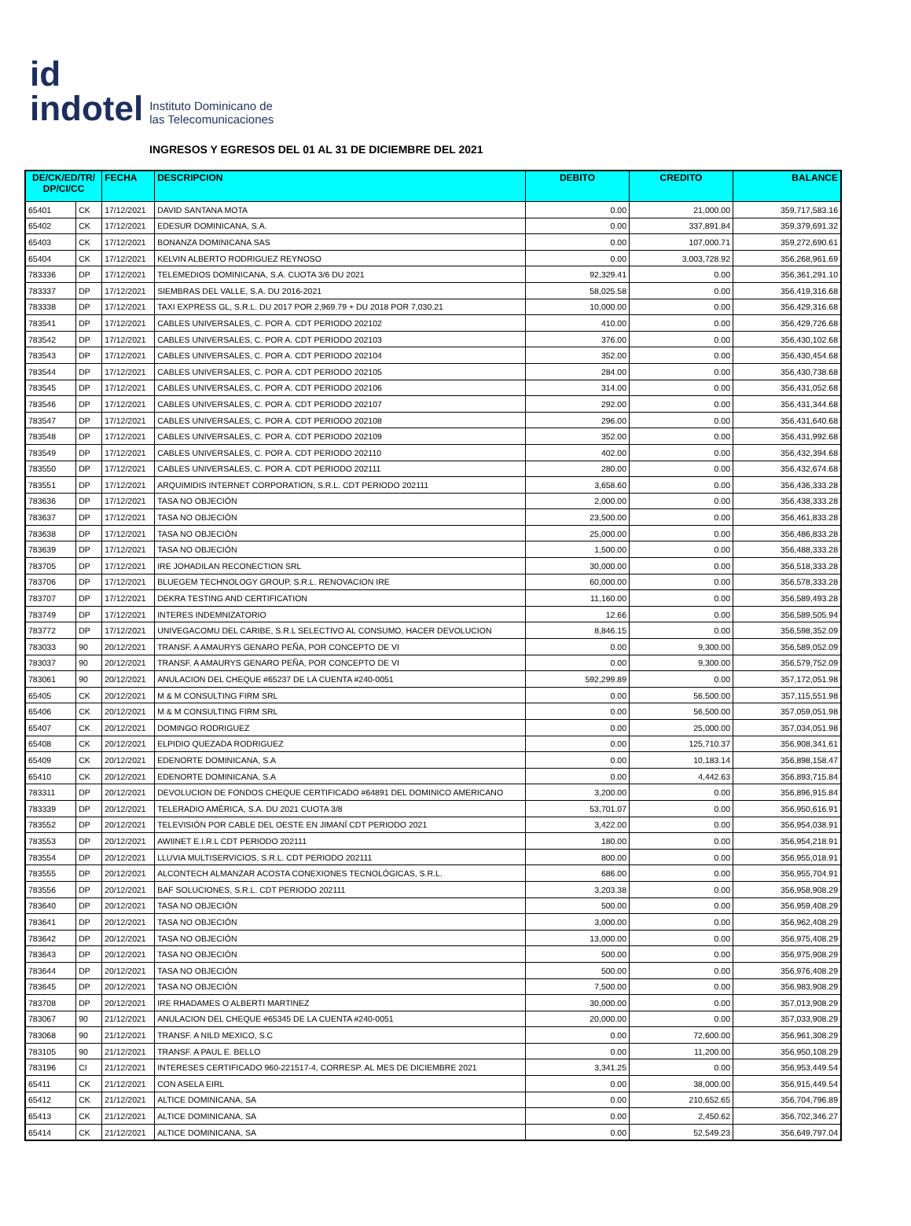id
indotel
Instituto Dominicano de
las Telecomunicaciones
INGRESOS Y EGRESOS DEL 01 AL 31 DE DICIEMBRE DEL 2021
| DE/CK/ED/TR/ DP/CI/CC | | FECHA | DESCRIPCION | DEBITO | CREDITO | BALANCE |
| --- | --- | --- | --- | --- | --- | --- |
| 65401 | CK | 17/12/2021 | DAVID SANTANA MOTA | 0.00 | 21,000.00 | 359,717,583.16 |
| 65402 | CK | 17/12/2021 | EDESUR DOMINICANA, S.A. | 0.00 | 337,891.84 | 359,379,691.32 |
| 65403 | CK | 17/12/2021 | BONANZA DOMINICANA SAS | 0.00 | 107,000.71 | 359,272,690.61 |
| 65404 | CK | 17/12/2021 | KELVIN ALBERTO RODRIGUEZ REYNOSO | 0.00 | 3,003,728.92 | 356,268,961.69 |
| 783336 | DP | 17/12/2021 | TELEMEDIOS DOMINICANA, S.A. CUOTA 3/6 DU 2021 | 92,329.41 | 0.00 | 356,361,291.10 |
| 783337 | DP | 17/12/2021 | SIEMBRAS DEL VALLE, S.A. DU 2016-2021 | 58,025.58 | 0.00 | 356,419,316.68 |
| 783338 | DP | 17/12/2021 | TAXI EXPRESS GL, S.R.L. DU 2017 POR 2,969.79 + DU 2018 POR 7,030.21 | 10,000.00 | 0.00 | 356,429,316.68 |
| 783541 | DP | 17/12/2021 | CABLES UNIVERSALES, C. POR A. CDT PERIODO 202102 | 410.00 | 0.00 | 356,429,726.68 |
| 783542 | DP | 17/12/2021 | CABLES UNIVERSALES, C. POR A. CDT PERIODO 202103 | 376.00 | 0.00 | 356,430,102.68 |
| 783543 | DP | 17/12/2021 | CABLES UNIVERSALES, C. POR A. CDT PERIODO 202104 | 352.00 | 0.00 | 356,430,454.68 |
| 783544 | DP | 17/12/2021 | CABLES UNIVERSALES, C. POR A. CDT PERIODO 202105 | 284.00 | 0.00 | 356,430,738.68 |
| 783545 | DP | 17/12/2021 | CABLES UNIVERSALES, C. POR A. CDT PERIODO 202106 | 314.00 | 0.00 | 356,431,052.68 |
| 783546 | DP | 17/12/2021 | CABLES UNIVERSALES, C. POR A. CDT PERIODO 202107 | 292.00 | 0.00 | 356,431,344.68 |
| 783547 | DP | 17/12/2021 | CABLES UNIVERSALES, C. POR A. CDT PERIODO 202108 | 296.00 | 0.00 | 356,431,640.68 |
| 783548 | DP | 17/12/2021 | CABLES UNIVERSALES, C. POR A. CDT PERIODO 202109 | 352.00 | 0.00 | 356,431,992.68 |
| 783549 | DP | 17/12/2021 | CABLES UNIVERSALES, C. POR A. CDT PERIODO 202110 | 402.00 | 0.00 | 356,432,394.68 |
| 783550 | DP | 17/12/2021 | CABLES UNIVERSALES, C. POR A. CDT PERIODO 202111 | 280.00 | 0.00 | 356,432,674.68 |
| 783551 | DP | 17/12/2021 | ARQUIMIDIS INTERNET CORPORATION, S.R.L. CDT PERIODO 202111 | 3,658.60 | 0.00 | 356,436,333.28 |
| 783636 | DP | 17/12/2021 | TASA NO OBJECIÓN | 2,000.00 | 0.00 | 356,438,333.28 |
| 783637 | DP | 17/12/2021 | TASA NO OBJECIÓN | 23,500.00 | 0.00 | 356,461,833.28 |
| 783638 | DP | 17/12/2021 | TASA NO OBJECIÓN | 25,000.00 | 0.00 | 356,486,833.28 |
| 783639 | DP | 17/12/2021 | TASA NO OBJECIÓN | 1,500.00 | 0.00 | 356,488,333.28 |
| 783705 | DP | 17/12/2021 | IRE JOHADILAN RECONECTION SRL | 30,000.00 | 0.00 | 356,518,333.28 |
| 783706 | DP | 17/12/2021 | BLUEGEM TECHNOLOGY GROUP, S.R.L. RENOVACION IRE | 60,000.00 | 0.00 | 356,578,333.28 |
| 783707 | DP | 17/12/2021 | DEKRA TESTING AND CERTIFICATION | 11,160.00 | 0.00 | 356,589,493.28 |
| 783749 | DP | 17/12/2021 | INTERES INDEMNIZATORIO | 12.66 | 0.00 | 356,589,505.94 |
| 783772 | DP | 17/12/2021 | UNIVEGACOMU DEL CARIBE, S.R.L SELECTIVO AL CONSUMO, HACER DEVOLUCION | 8,846.15 | 0.00 | 356,598,352.09 |
| 783033 | 90 | 20/12/2021 | TRANSF. A AMAURYS GENARO PEÑA, POR CONCEPTO DE VI | 0.00 | 9,300.00 | 356,589,052.09 |
| 783037 | 90 | 20/12/2021 | TRANSF. A AMAURYS GENARO PEÑA, POR CONCEPTO DE VI | 0.00 | 9,300.00 | 356,579,752.09 |
| 783061 | 90 | 20/12/2021 | ANULACION DEL CHEQUE #65237 DE LA CUENTA #240-0051 | 592,299.89 | 0.00 | 357,172,051.98 |
| 65405 | CK | 20/12/2021 | M & M CONSULTING FIRM SRL | 0.00 | 56,500.00 | 357,115,551.98 |
| 65406 | CK | 20/12/2021 | M & M CONSULTING FIRM SRL | 0.00 | 56,500.00 | 357,059,051.98 |
| 65407 | CK | 20/12/2021 | DOMINGO RODRIGUEZ | 0.00 | 25,000.00 | 357,034,051.98 |
| 65408 | CK | 20/12/2021 | ELPIDIO QUEZADA RODRIGUEZ | 0.00 | 125,710.37 | 356,908,341.61 |
| 65409 | CK | 20/12/2021 | EDENORTE DOMINICANA, S.A | 0.00 | 10,183.14 | 356,898,158.47 |
| 65410 | CK | 20/12/2021 | EDENORTE DOMINICANA, S.A | 0.00 | 4,442.63 | 356,893,715.84 |
| 783311 | DP | 20/12/2021 | DEVOLUCION DE FONDOS CHEQUE CERTIFICADO #64891 DEL DOMINICO AMERICANO | 3,200.00 | 0.00 | 356,896,915.84 |
| 783339 | DP | 20/12/2021 | TELERADIO AMÉRICA, S.A. DU 2021 CUOTA 3/8 | 53,701.07 | 0.00 | 356,950,616.91 |
| 783552 | DP | 20/12/2021 | TELEVISIÓN POR CABLE DEL OESTE EN JIMANÍ CDT PERIODO 2021 | 3,422.00 | 0.00 | 356,954,038.91 |
| 783553 | DP | 20/12/2021 | AWIINET E.I.R.L CDT PERIODO 202111 | 180.00 | 0.00 | 356,954,218.91 |
| 783554 | DP | 20/12/2021 | LLUVIA MULTISERVICIOS, S.R.L. CDT PERIODO 202111 | 800.00 | 0.00 | 356,955,018.91 |
| 783555 | DP | 20/12/2021 | ALCONTECH ALMANZAR ACOSTA CONEXIONES TECNOLÓGICAS, S.R.L. | 686.00 | 0.00 | 356,955,704.91 |
| 783556 | DP | 20/12/2021 | BAF SOLUCIONES, S.R.L. CDT PERIODO 202111 | 3,203.38 | 0.00 | 356,958,908.29 |
| 783640 | DP | 20/12/2021 | TASA NO OBJECIÓN | 500.00 | 0.00 | 356,959,408.29 |
| 783641 | DP | 20/12/2021 | TASA NO OBJECIÓN | 3,000.00 | 0.00 | 356,962,408.29 |
| 783642 | DP | 20/12/2021 | TASA NO OBJECIÓN | 13,000.00 | 0.00 | 356,975,408.29 |
| 783643 | DP | 20/12/2021 | TASA NO OBJECIÓN | 500.00 | 0.00 | 356,975,908.29 |
| 783644 | DP | 20/12/2021 | TASA NO OBJECIÓN | 500.00 | 0.00 | 356,976,408.29 |
| 783645 | DP | 20/12/2021 | TASA NO OBJECIÓN | 7,500.00 | 0.00 | 356,983,908.29 |
| 783708 | DP | 20/12/2021 | IRE RHADAMES O ALBERTI MARTINEZ | 30,000.00 | 0.00 | 357,013,908.29 |
| 783067 | 90 | 21/12/2021 | ANULACION DEL CHEQUE #65345 DE LA CUENTA #240-0051 | 20,000.00 | 0.00 | 357,033,908.29 |
| 783068 | 90 | 21/12/2021 | TRANSF. A NILD MEXICO, S.C | 0.00 | 72,600.00 | 356,961,308.29 |
| 783105 | 90 | 21/12/2021 | TRANSF. A PAUL E. BELLO | 0.00 | 11,200.00 | 356,950,108.29 |
| 783196 | CI | 21/12/2021 | INTERESES CERTIFICADO 960-221517-4, CORRESP. AL MES DE DICIEMBRE 2021 | 3,341.25 | 0.00 | 356,953,449.54 |
| 65411 | CK | 21/12/2021 | CON ASELA EIRL | 0.00 | 38,000.00 | 356,915,449.54 |
| 65412 | CK | 21/12/2021 | ALTICE DOMINICANA, SA | 0.00 | 210,652.65 | 356,704,796.89 |
| 65413 | CK | 21/12/2021 | ALTICE DOMINICANA, SA | 0.00 | 2,450.62 | 356,702,346.27 |
| 65414 | CK | 21/12/2021 | ALTICE DOMINICANA, SA | 0.00 | 52,549.23 | 356,649,797.04 |